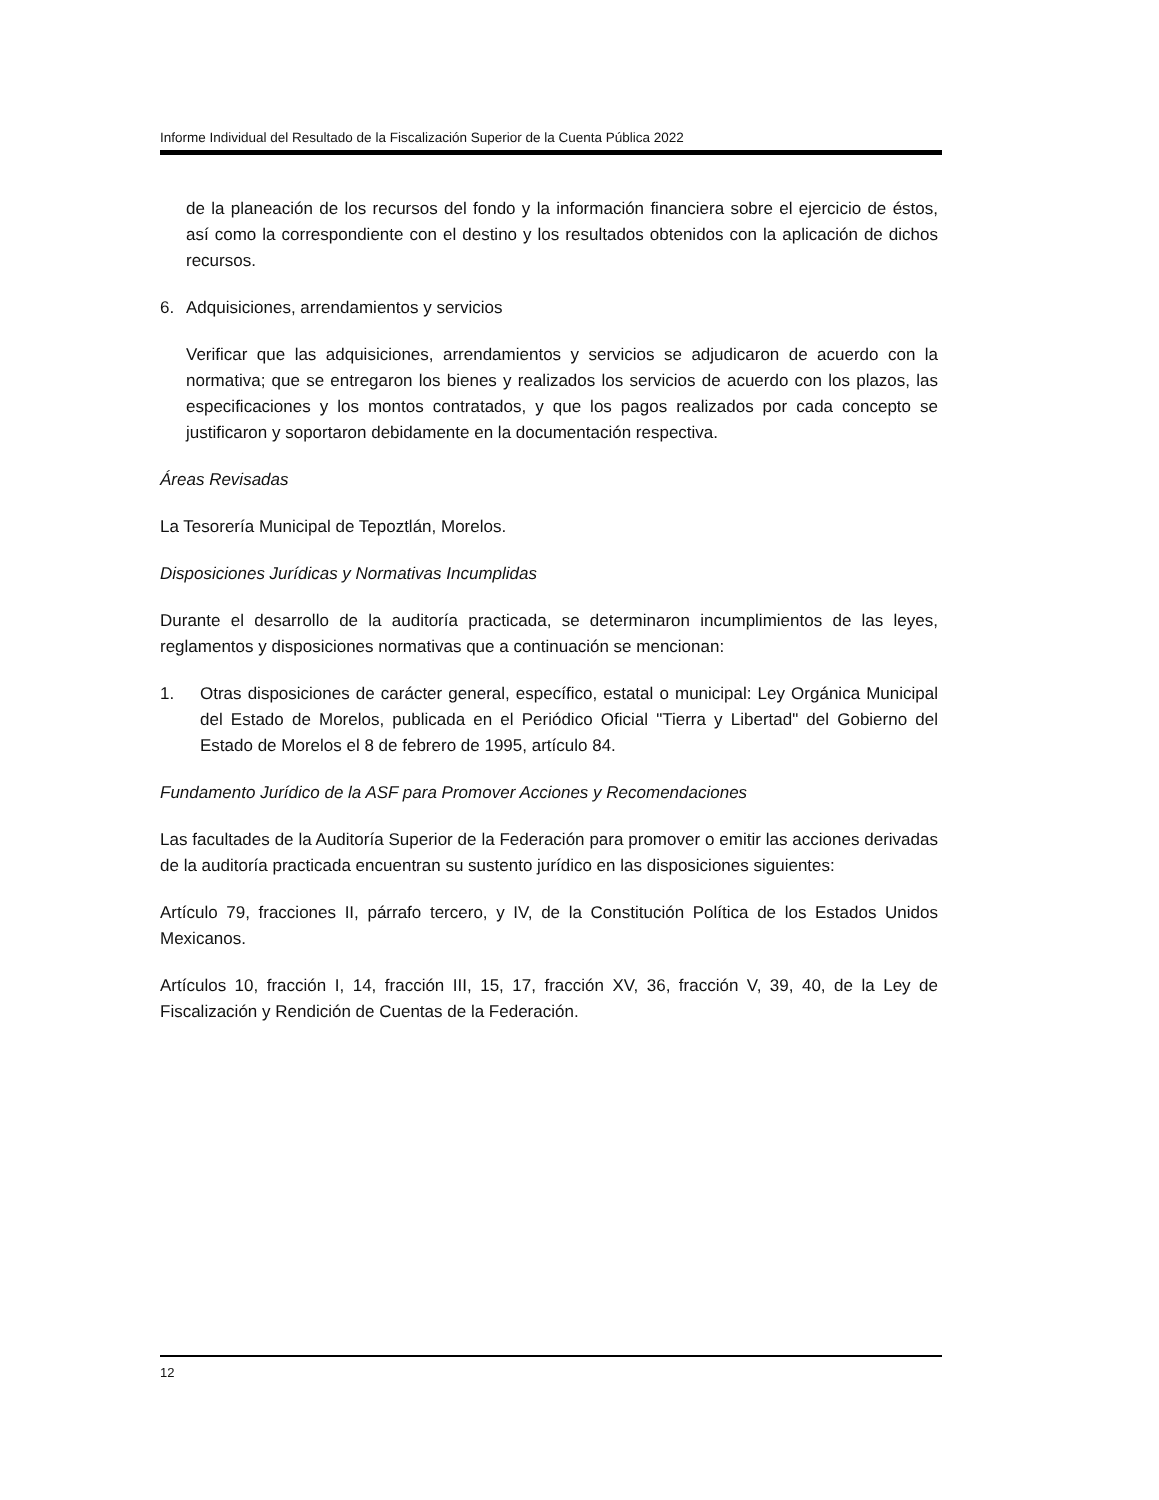Informe Individual del Resultado de la Fiscalización Superior de la Cuenta Pública 2022
de la planeación de los recursos del fondo y la información financiera sobre el ejercicio de éstos, así como la correspondiente con el destino y los resultados obtenidos con la aplicación de dichos recursos.
6. Adquisiciones, arrendamientos y servicios
Verificar que las adquisiciones, arrendamientos y servicios se adjudicaron de acuerdo con la normativa; que se entregaron los bienes y realizados los servicios de acuerdo con los plazos, las especificaciones y los montos contratados, y que los pagos realizados por cada concepto se justificaron y soportaron debidamente en la documentación respectiva.
Áreas Revisadas
La Tesorería Municipal de Tepoztlán, Morelos.
Disposiciones Jurídicas y Normativas Incumplidas
Durante el desarrollo de la auditoría practicada, se determinaron incumplimientos de las leyes, reglamentos y disposiciones normativas que a continuación se mencionan:
1. Otras disposiciones de carácter general, específico, estatal o municipal: Ley Orgánica Municipal del Estado de Morelos, publicada en el Periódico Oficial "Tierra y Libertad" del Gobierno del Estado de Morelos el 8 de febrero de 1995, artículo 84.
Fundamento Jurídico de la ASF para Promover Acciones y Recomendaciones
Las facultades de la Auditoría Superior de la Federación para promover o emitir las acciones derivadas de la auditoría practicada encuentran su sustento jurídico en las disposiciones siguientes:
Artículo 79, fracciones II, párrafo tercero, y IV, de la Constitución Política de los Estados Unidos Mexicanos.
Artículos 10, fracción I, 14, fracción III, 15, 17, fracción XV, 36, fracción V, 39, 40, de la Ley de Fiscalización y Rendición de Cuentas de la Federación.
12